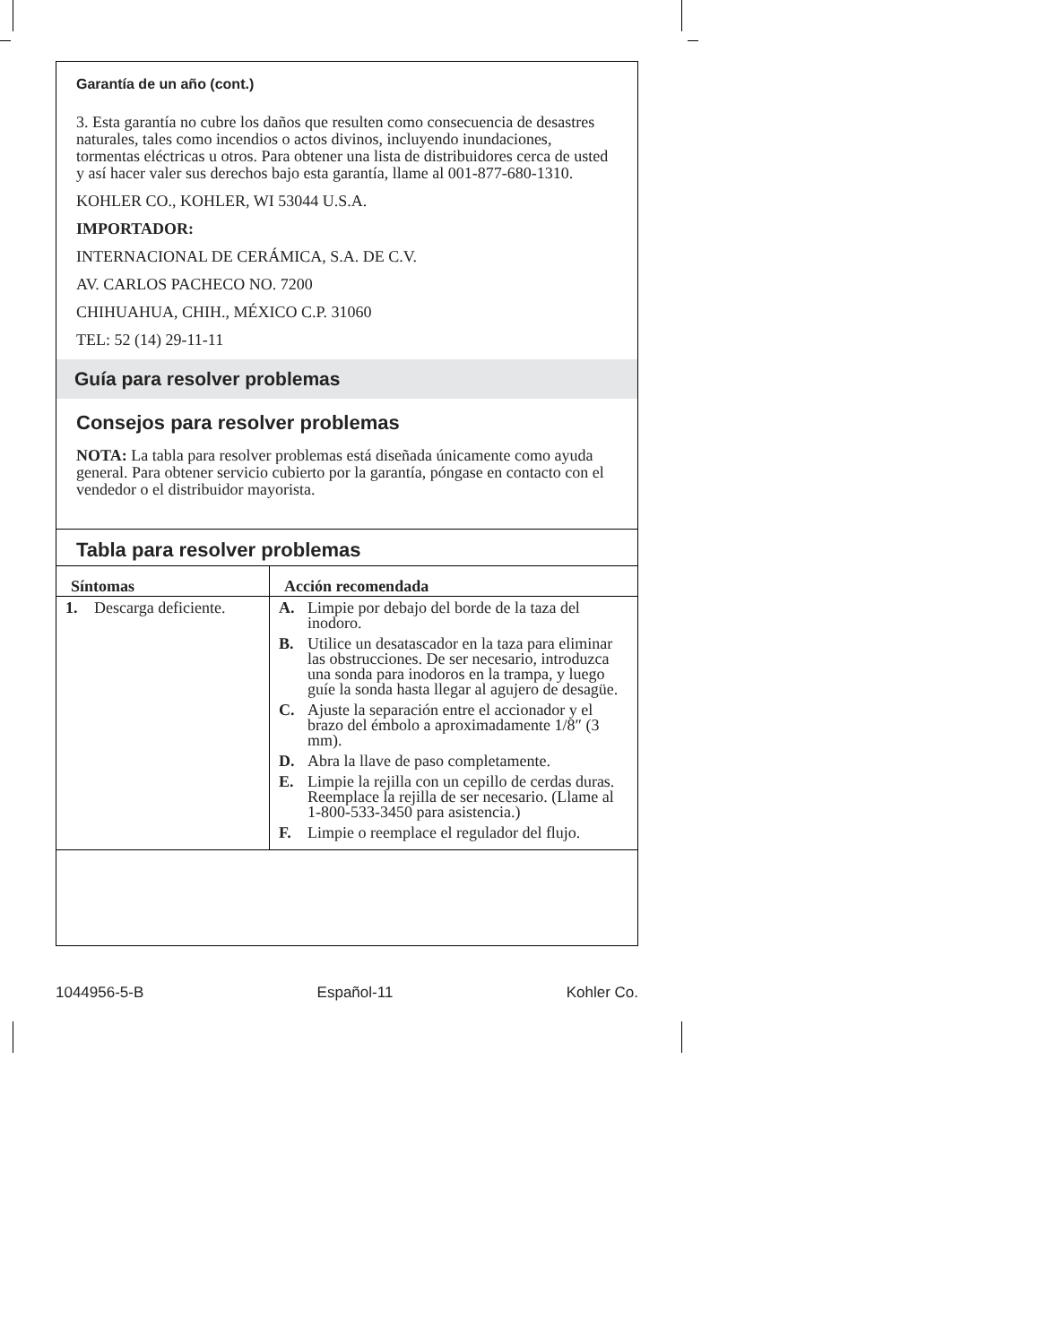Garantía de un año (cont.)
3. Esta garantía no cubre los daños que resulten como consecuencia de desastres naturales, tales como incendios o actos divinos, incluyendo inundaciones, tormentas eléctricas u otros. Para obtener una lista de distribuidores cerca de usted y así hacer valer sus derechos bajo esta garantía, llame al 001-877-680-1310.
KOHLER CO., KOHLER, WI 53044 U.S.A.
IMPORTADOR:
INTERNACIONAL DE CERÁMICA, S.A. DE C.V.
AV. CARLOS PACHECO NO. 7200
CHIHUAHUA, CHIH., MÉXICO C.P. 31060
TEL: 52 (14) 29-11-11
Guía para resolver problemas
Consejos para resolver problemas
NOTA: La tabla para resolver problemas está diseñada únicamente como ayuda general. Para obtener servicio cubierto por la garantía, póngase en contacto con el vendedor o el distribuidor mayorista.
Tabla para resolver problemas
| Síntomas | Acción recomendada |
| --- | --- |
| 1. Descarga deficiente. | A. Limpie por debajo del borde de la taza del inodoro. B. Utilice un desatascador en la taza para eliminar las obstrucciones. De ser necesario, introduzca una sonda para inodoros en la trampa, y luego guíe la sonda hasta llegar al agujero de desagüe. C. Ajuste la separación entre el accionador y el brazo del émbolo a aproximadamente 1/8″ (3 mm). D. Abra la llave de paso completamente. E. Limpie la rejilla con un cepillo de cerdas duras. Reemplace la rejilla de ser necesario. (Llame al 1-800-533-3450 para asistencia.) F. Limpie o reemplace el regulador del flujo. |
1044956-5-B Español-11 Kohler Co.